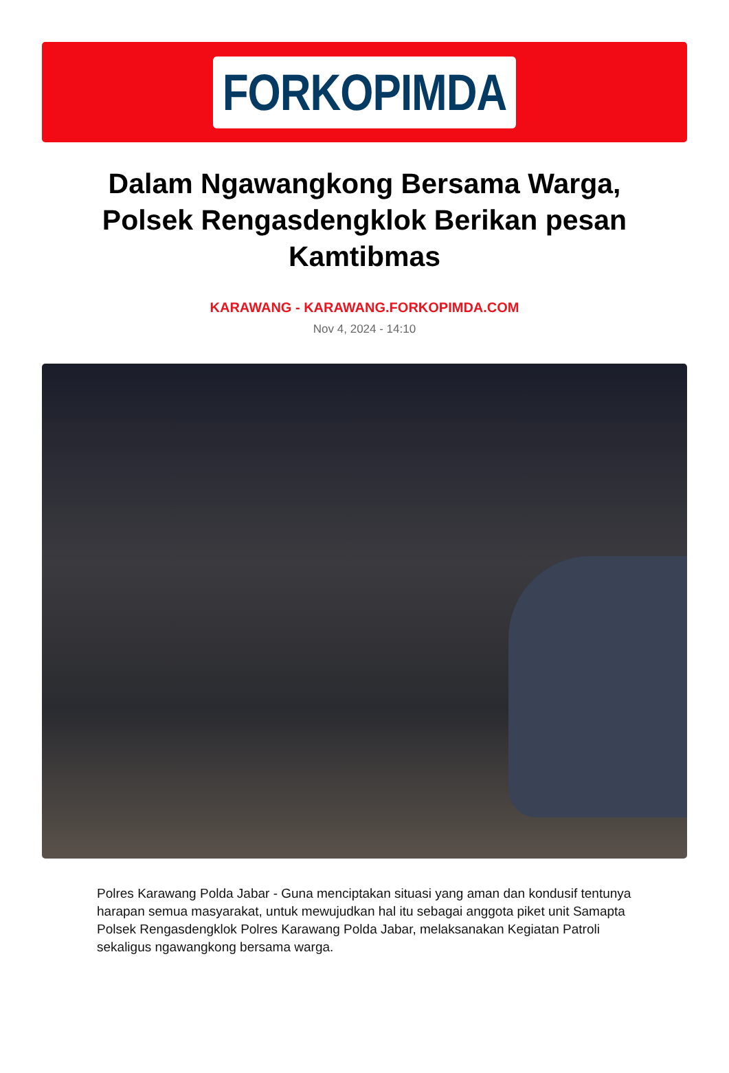FORKOPIMDA
Dalam Ngawangkong Bersama Warga, Polsek Rengasdengklok Berikan pesan Kamtibmas
KARAWANG - KARAWANG.FORKOPIMDA.COM
Nov 4, 2024 - 14:10
Polres Karawang Polda Jabar - Guna menciptakan situasi yang aman dan kondusif tentunya harapan semua masyarakat, untuk mewujudkan hal itu sebagai anggota piket unit Samapta Polsek Rengasdengklok Polres Karawang Polda Jabar, melaksanakan Kegiatan Patroli sekaligus ngawangkong bersama warga.